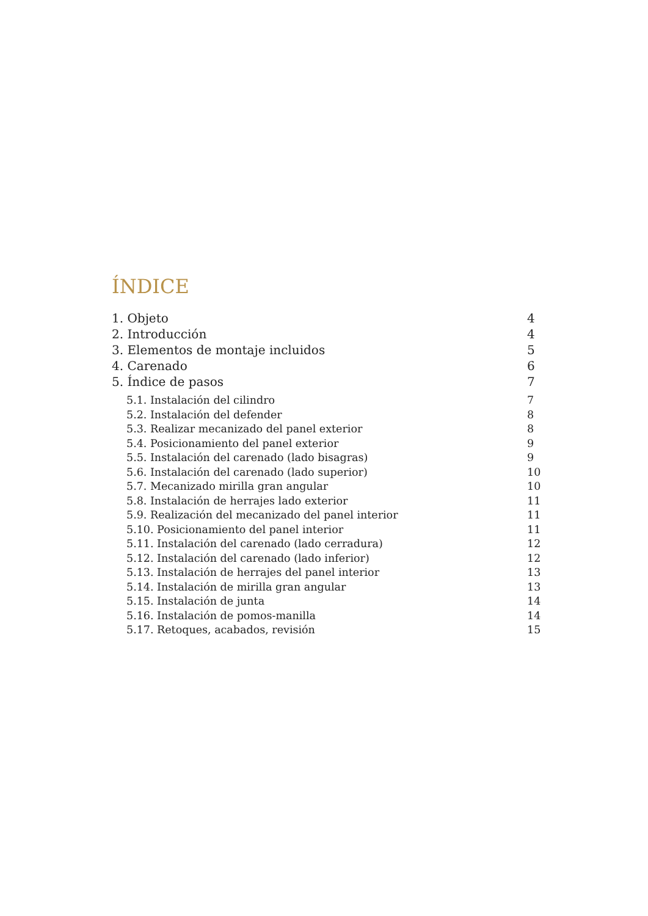ÍNDICE
1. Objeto 4
2. Introducción 4
3. Elementos de montaje incluidos 5
4. Carenado 6
5. Índice de pasos 7
5.1. Instalación del cilindro 7
5.2. Instalación del defender 8
5.3. Realizar mecanizado del panel exterior 8
5.4. Posicionamiento del panel exterior 9
5.5. Instalación del carenado (lado bisagras) 9
5.6. Instalación del carenado (lado superior) 10
5.7. Mecanizado mirilla gran angular 10
5.8. Instalación de herrajes lado exterior 11
5.9. Realización del mecanizado del panel interior 11
5.10. Posicionamiento del panel interior 11
5.11. Instalación del carenado (lado cerradura) 12
5.12. Instalación del carenado (lado inferior) 12
5.13. Instalación de herrajes del panel interior 13
5.14. Instalación de mirilla gran angular 13
5.15. Instalación de junta 14
5.16. Instalación de pomos-manilla 14
5.17. Retoques, acabados, revisión 15